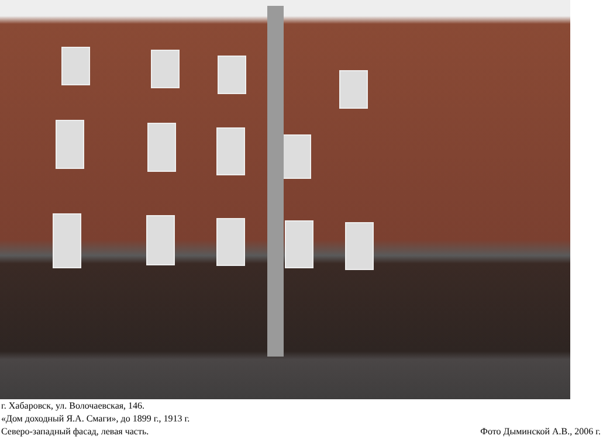г. Хабаровск, ул. Волочаевская, 146.
«Дом доходный Я.А. Смаги», до 1899 г., 1913 г.
Северо-западный фасад, левая часть.
Фото Дыминской А.В., 2006 г.